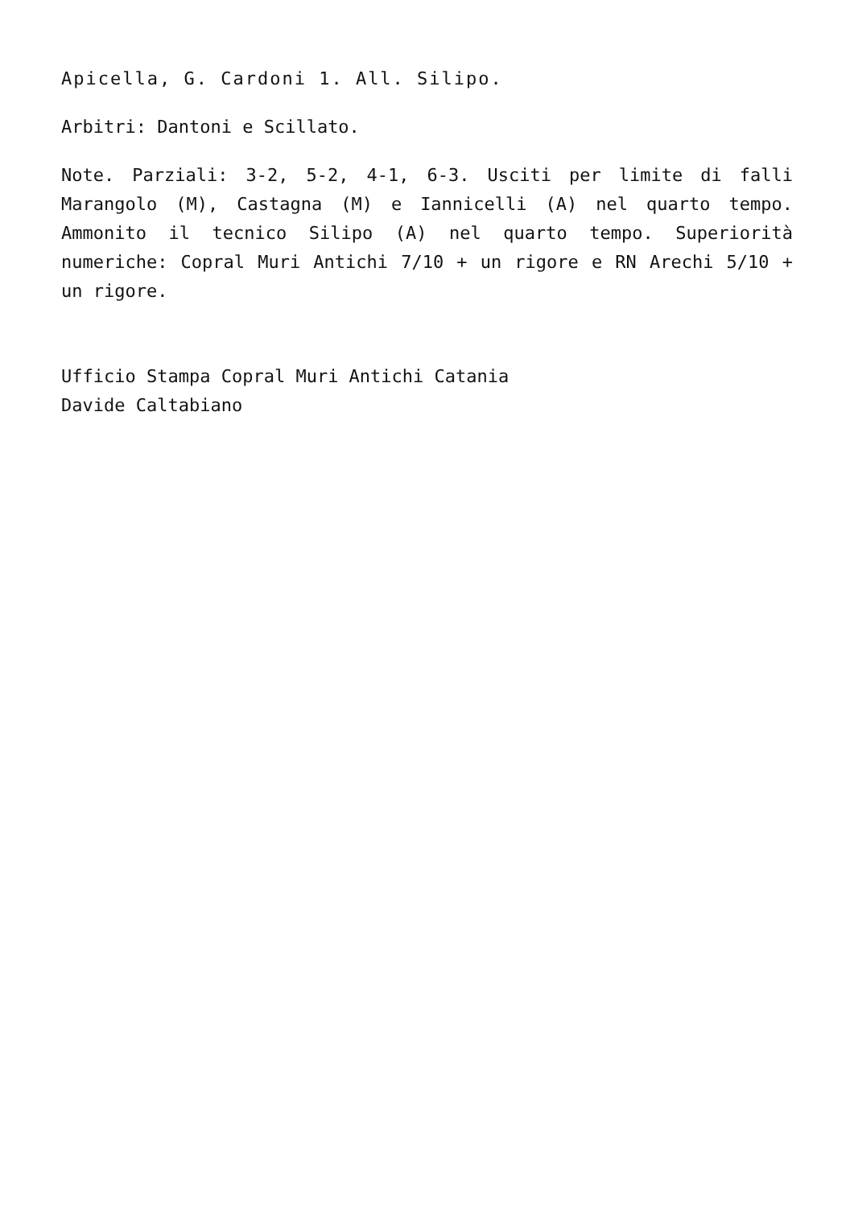Apicella, G. Cardoni 1. All. Silipo.
Arbitri: Dantoni e Scillato.
Note. Parziali: 3-2, 5-2, 4-1, 6-3. Usciti per limite di falli Marangolo (M), Castagna (M) e Iannicelli (A) nel quarto tempo. Ammonito il tecnico Silipo (A) nel quarto tempo. Superiorità numeriche: Copral Muri Antichi 7/10 + un rigore e RN Arechi 5/10 + un rigore.
Ufficio Stampa Copral Muri Antichi Catania
Davide Caltabiano